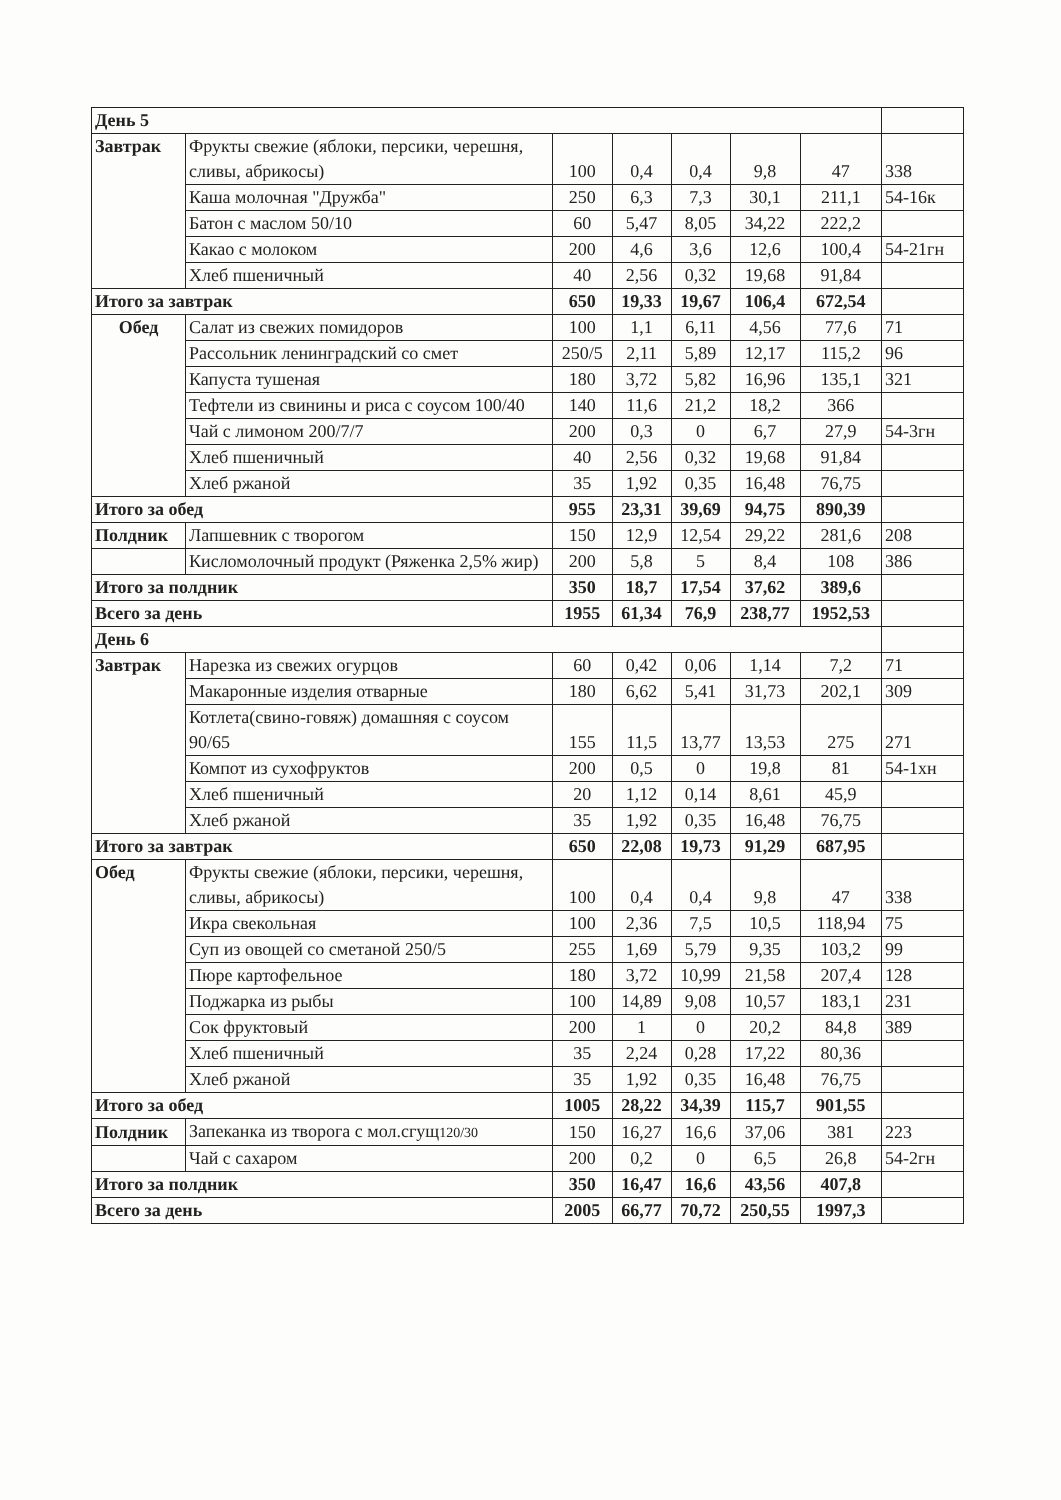| День 5 | | | | | | | |
| Завтрак | Фрукты свежие (яблоки, персики, черешня, сливы, абрикосы) | 100 | 0,4 | 0,4 | 9,8 | 47 | 338 |
| | Каша молочная "Дружба" | 250 | 6,3 | 7,3 | 30,1 | 211,1 | 54-16к |
| | Батон с маслом 50/10 | 60 | 5,47 | 8,05 | 34,22 | 222,2 | |
| | Какао с молоком | 200 | 4,6 | 3,6 | 12,6 | 100,4 | 54-21гн |
| | Хлеб пшеничный | 40 | 2,56 | 0,32 | 19,68 | 91,84 | |
| Итого за завтрак | | 650 | 19,33 | 19,67 | 106,4 | 672,54 | |
| Обед | Салат из свежих помидоров | 100 | 1,1 | 6,11 | 4,56 | 77,6 | 71 |
| | Рассольник ленинградский со смет | 250/5 | 2,11 | 5,89 | 12,17 | 115,2 | 96 |
| | Капуста тушеная | 180 | 3,72 | 5,82 | 16,96 | 135,1 | 321 |
| | Тефтели из свинины и риса с соусом 100/40 | 140 | 11,6 | 21,2 | 18,2 | 366 | |
| | Чай с лимоном 200/7/7 | 200 | 0,3 | 0 | 6,7 | 27,9 | 54-3гн |
| | Хлеб пшеничный | 40 | 2,56 | 0,32 | 19,68 | 91,84 | |
| | Хлеб ржаной | 35 | 1,92 | 0,35 | 16,48 | 76,75 | |
| Итого за обед | | 955 | 23,31 | 39,69 | 94,75 | 890,39 | |
| Полдник | Лапшевник с творогом | 150 | 12,9 | 12,54 | 29,22 | 281,6 | 208 |
| | Кисломолочный продукт (Ряженка 2,5% жир) | 200 | 5,8 | 5 | 8,4 | 108 | 386 |
| Итого за полдник | | 350 | 18,7 | 17,54 | 37,62 | 389,6 | |
| Всего за день | | 1955 | 61,34 | 76,9 | 238,77 | 1952,53 | |
| День 6 | | | | | | | |
| Завтрак | Нарезка из свежих огурцов | 60 | 0,42 | 0,06 | 1,14 | 7,2 | 71 |
| | Макаронные изделия отварные | 180 | 6,62 | 5,41 | 31,73 | 202,1 | 309 |
| | Котлета(свино-говяж) домашняя с соусом 90/65 | 155 | 11,5 | 13,77 | 13,53 | 275 | 271 |
| | Компот из сухофруктов | 200 | 0,5 | 0 | 19,8 | 81 | 54-1хн |
| | Хлеб пшеничный | 20 | 1,12 | 0,14 | 8,61 | 45,9 | |
| | Хлеб ржаной | 35 | 1,92 | 0,35 | 16,48 | 76,75 | |
| Итого за завтрак | | 650 | 22,08 | 19,73 | 91,29 | 687,95 | |
| Обед | Фрукты свежие (яблоки, персики, черешня, сливы, абрикосы) | 100 | 0,4 | 0,4 | 9,8 | 47 | 338 |
| | Икра свекольная | 100 | 2,36 | 7,5 | 10,5 | 118,94 | 75 |
| | Суп из овощей со сметаной 250/5 | 255 | 1,69 | 5,79 | 9,35 | 103,2 | 99 |
| | Пюре картофельное | 180 | 3,72 | 10,99 | 21,58 | 207,4 | 128 |
| | Поджарка из рыбы | 100 | 14,89 | 9,08 | 10,57 | 183,1 | 231 |
| | Сок фруктовый | 200 | 1 | 0 | 20,2 | 84,8 | 389 |
| | Хлеб пшеничный | 35 | 2,24 | 0,28 | 17,22 | 80,36 | |
| | Хлеб ржаной | 35 | 1,92 | 0,35 | 16,48 | 76,75 | |
| Итого за обед | | 1005 | 28,22 | 34,39 | 115,7 | 901,55 | |
| Полдник | Запеканка из творога с мол.сгущ 120/30 | 150 | 16,27 | 16,6 | 37,06 | 381 | 223 |
| | Чай с сахаром | 200 | 0,2 | 0 | 6,5 | 26,8 | 54-2гн |
| Итого за полдник | | 350 | 16,47 | 16,6 | 43,56 | 407,8 | |
| Всего за день | | 2005 | 66,77 | 70,72 | 250,55 | 1997,3 | |